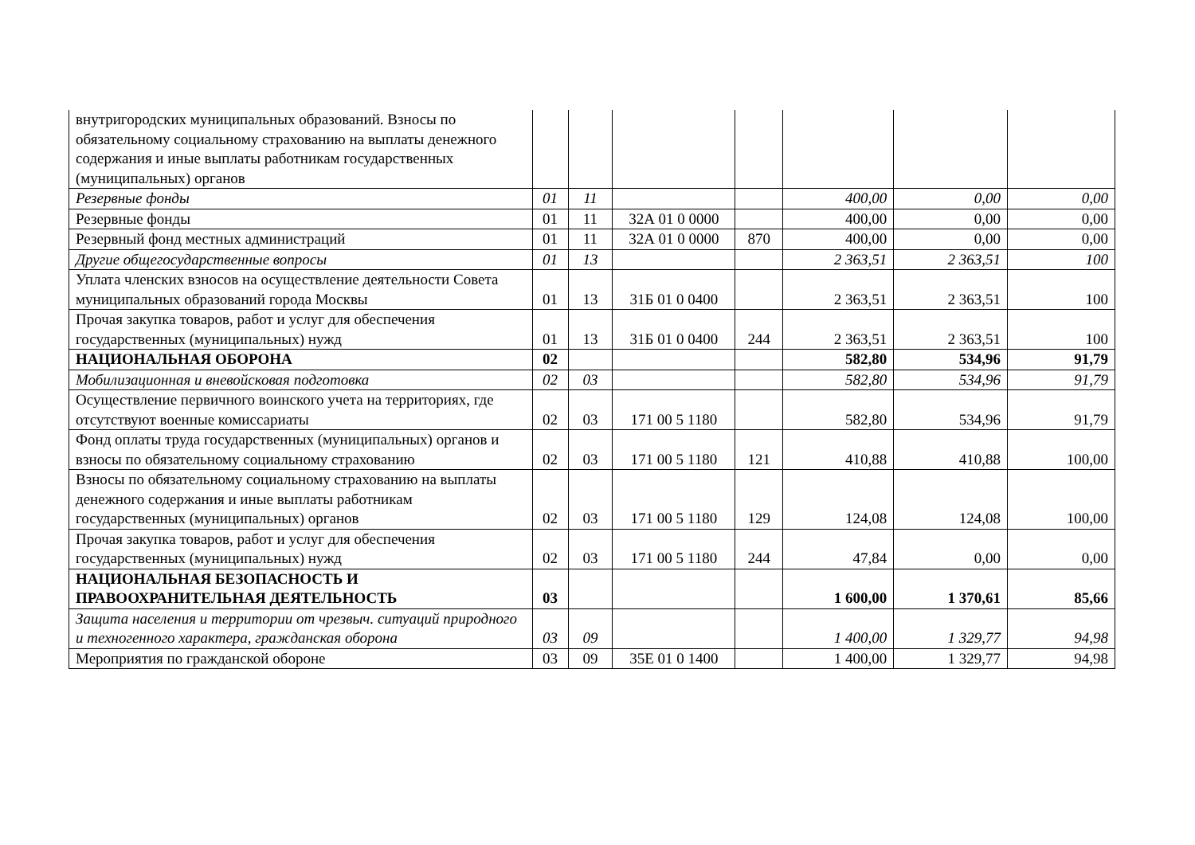| внутригородских муниципальных образований. Взносы по обязательному социальному страхованию на выплаты денежного содержания и иные выплаты работникам государственных (муниципальных) органов | | | | | | | |
| Резервные фонды | 01 | 11 | | | 400,00 | 0,00 | 0,00 |
| Резервные фонды | 01 | 11 | 32А 01 0 0000 | | 400,00 | 0,00 | 0,00 |
| Резервный фонд местных администраций | 01 | 11 | 32А 01 0 0000 | 870 | 400,00 | 0,00 | 0,00 |
| Другие общегосударственные вопросы | 01 | 13 | | | 2 363,51 | 2 363,51 | 100 |
| Уплата членских взносов на осуществление деятельности Совета муниципальных образований города Москвы | 01 | 13 | 31Б 01 0 0400 | | 2 363,51 | 2 363,51 | 100 |
| Прочая закупка товаров, работ и услуг для обеспечения государственных (муниципальных) нужд | 01 | 13 | 31Б 01 0 0400 | 244 | 2 363,51 | 2 363,51 | 100 |
| НАЦИОНАЛЬНАЯ ОБОРОНА | 02 | | | | 582,80 | 534,96 | 91,79 |
| Мобилизационная и вневойсковая подготовка | 02 | 03 | | | 582,80 | 534,96 | 91,79 |
| Осуществление первичного воинского учета на территориях, где отсутствуют военные комиссариаты | 02 | 03 | 171 00 5 1180 | | 582,80 | 534,96 | 91,79 |
| Фонд оплаты труда государственных (муниципальных) органов и взносы по обязательному социальному страхованию | 02 | 03 | 171 00 5 1180 | 121 | 410,88 | 410,88 | 100,00 |
| Взносы по обязательному социальному страхованию на выплаты денежного содержания и иные выплаты работникам государственных (муниципальных) органов | 02 | 03 | 171 00 5 1180 | 129 | 124,08 | 124,08 | 100,00 |
| Прочая закупка товаров, работ и услуг для обеспечения государственных (муниципальных) нужд | 02 | 03 | 171 00 5 1180 | 244 | 47,84 | 0,00 | 0,00 |
| НАЦИОНАЛЬНАЯ БЕЗОПАСНОСТЬ И ПРАВООХРАНИТЕЛЬНАЯ ДЕЯТЕЛЬНОСТЬ | 03 | | | | 1 600,00 | 1 370,61 | 85,66 |
| Защита населения и территории от чрезвыч. ситуаций природного и техногенного характера, гражданская оборона | 03 | 09 | | | 1 400,00 | 1 329,77 | 94,98 |
| Мероприятия по гражданской обороне | 03 | 09 | 35Е 01 0 1400 | | 1 400,00 | 1 329,77 | 94,98 |